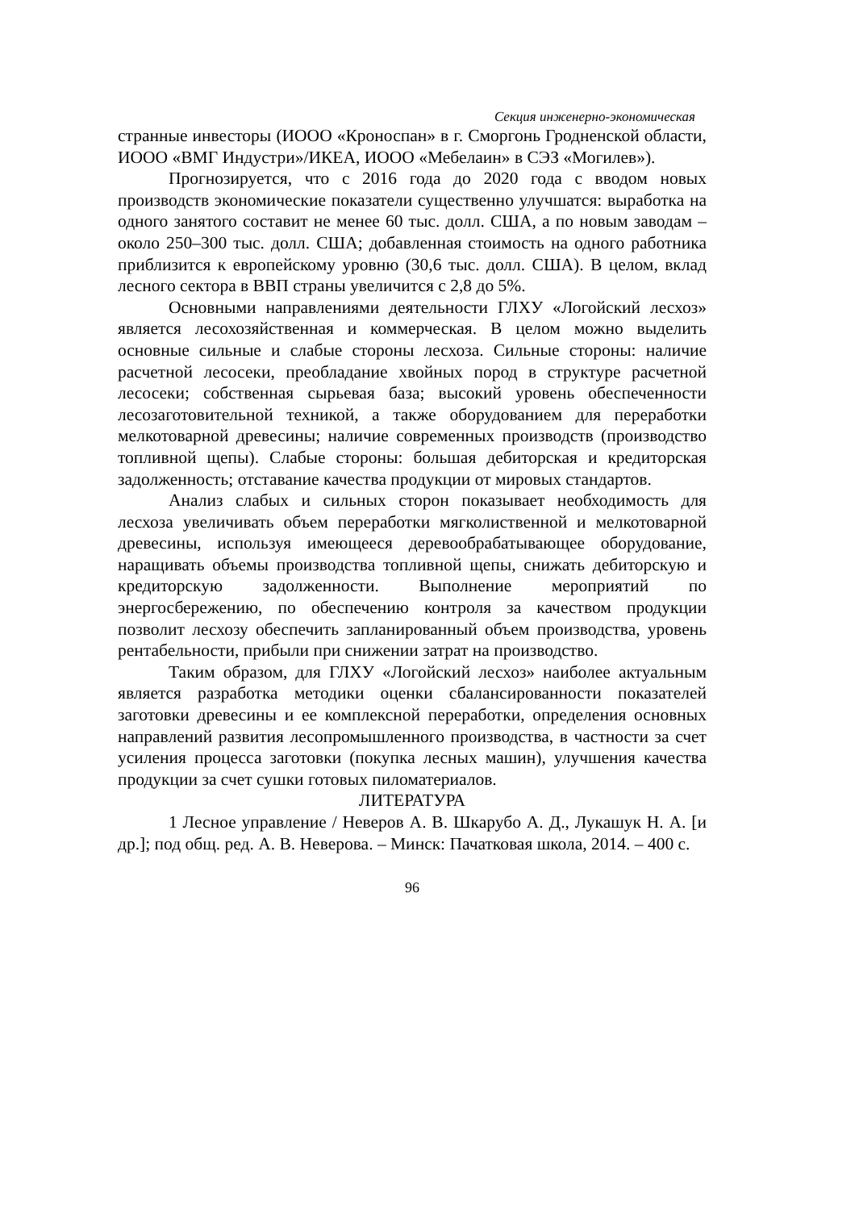Секция инженерно-экономическая
странные инвесторы (ИООО «Кроноспан» в г. Сморгонь Гродненской области, ИООО «ВМГ Индустри»/ИКЕА, ИООО «Мебелаин» в СЭЗ «Могилев»).
Прогнозируется, что с 2016 года до 2020 года с вводом новых производств экономические показатели существенно улучшатся: выработка на одного занятого составит не менее 60 тыс. долл. США, а по новым заводам – около 250–300 тыс. долл. США; добавленная стоимость на одного работника приблизится к европейскому уровню (30,6 тыс. долл. США). В целом, вклад лесного сектора в ВВП страны увеличится с 2,8 до 5%.
Основными направлениями деятельности ГЛХУ «Логойский лесхоз» является лесохозяйственная и коммерческая. В целом можно выделить основные сильные и слабые стороны лесхоза. Сильные стороны: наличие расчетной лесосеки, преобладание хвойных пород в структуре расчетной лесосеки; собственная сырьевая база; высокий уровень обеспеченности лесозаготовительной техникой, а также оборудованием для переработки мелкотоварной древесины; наличие современных производств (производство топливной щепы). Слабые стороны: большая дебиторская и кредиторская задолженность; отставание качества продукции от мировых стандартов.
Анализ слабых и сильных сторон показывает необходимость для лесхоза увеличивать объем переработки мягколиственной и мелкотоварной древесины, используя имеющееся деревообрабатывающее оборудование, наращивать объемы производства топливной щепы, снижать дебиторскую и кредиторскую задолженности. Выполнение мероприятий по энергосбережению, по обеспечению контроля за качеством продукции позволит лесхозу обеспечить запланированный объем производства, уровень рентабельности, прибыли при снижении затрат на производство.
Таким образом, для ГЛХУ «Логойский лесхоз» наиболее актуальным является разработка методики оценки сбалансированности показателей заготовки древесины и ее комплексной переработки, определения основных направлений развития лесопромышленного производства, в частности за счет усиления процесса заготовки (покупка лесных машин), улучшения качества продукции за счет сушки готовых пиломатериалов.
ЛИТЕРАТУРА
1 Лесное управление / Неверов А. В. Шкарубо А. Д., Лукашук Н. А. [и др.]; под общ. ред. А. В. Неверова. – Минск: Пачатковая школа, 2014. – 400 с.
96